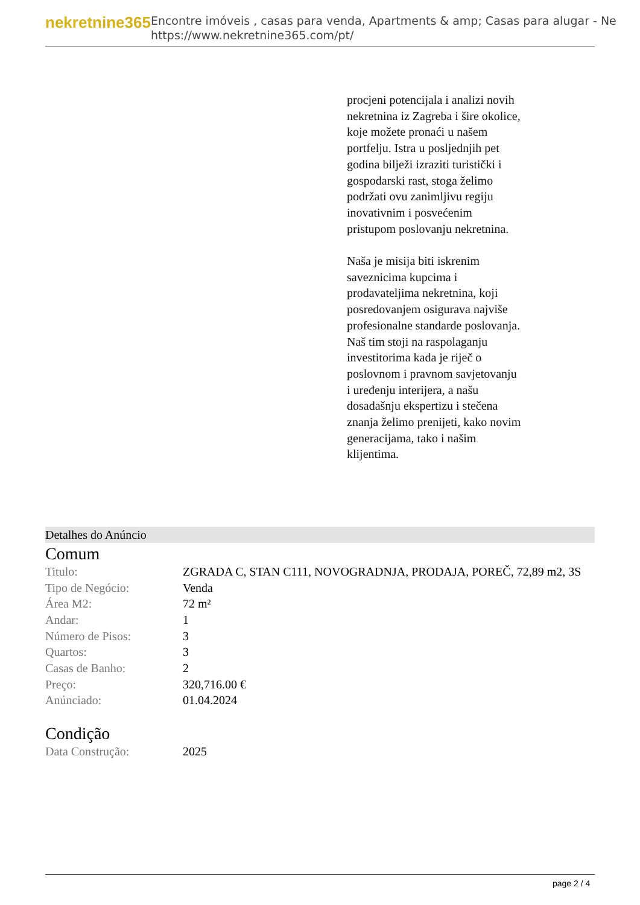nekretnine365
Encontre imóveis , casas para venda, Apartments & amp; Casas para alugar - Ne
https://www.nekretnine365.com/pt/
procjeni potencijala i analizi novih nekretnina iz Zagreba i šire okolice, koje možete pronaći u našem portfelju. Istra u posljednjih pet godina bilježi izraziti turistički i gospodarski rast, stoga želimo podržati ovu zanimljivu regiju inovativnim i posvećenim pristupom poslovanju nekretnina.
Naša je misija biti iskrenim saveznicima kupcima i prodavateljima nekretnina, koji posredovanjem osigurava najviše profesionalne standarde poslovanja.
Naš tim stoji na raspolaganju investitorima kada je riječ o poslovnom i pravnom savjetovanju i uređenju interijera, a našu dosadašnju ekspertizu i stečena znanja želimo prenijeti, kako novim generacijama, tako i našim klijentima.
Detalhes do Anúncio
Comum
| Titulo: | ZGRADA C, STAN C111, NOVOGRADNJA, PRODAJA, POREČ, 72,89 m2, 3S |
| Tipo de Negócio: | Venda |
| Área M2: | 72 m² |
| Andar: | 1 |
| Número de Pisos: | 3 |
| Quartos: | 3 |
| Casas de Banho: | 2 |
| Preço: | 320,716.00 € |
| Anúnciado: | 01.04.2024 |
Condição
| Data Construção: | 2025 |
page 2 / 4